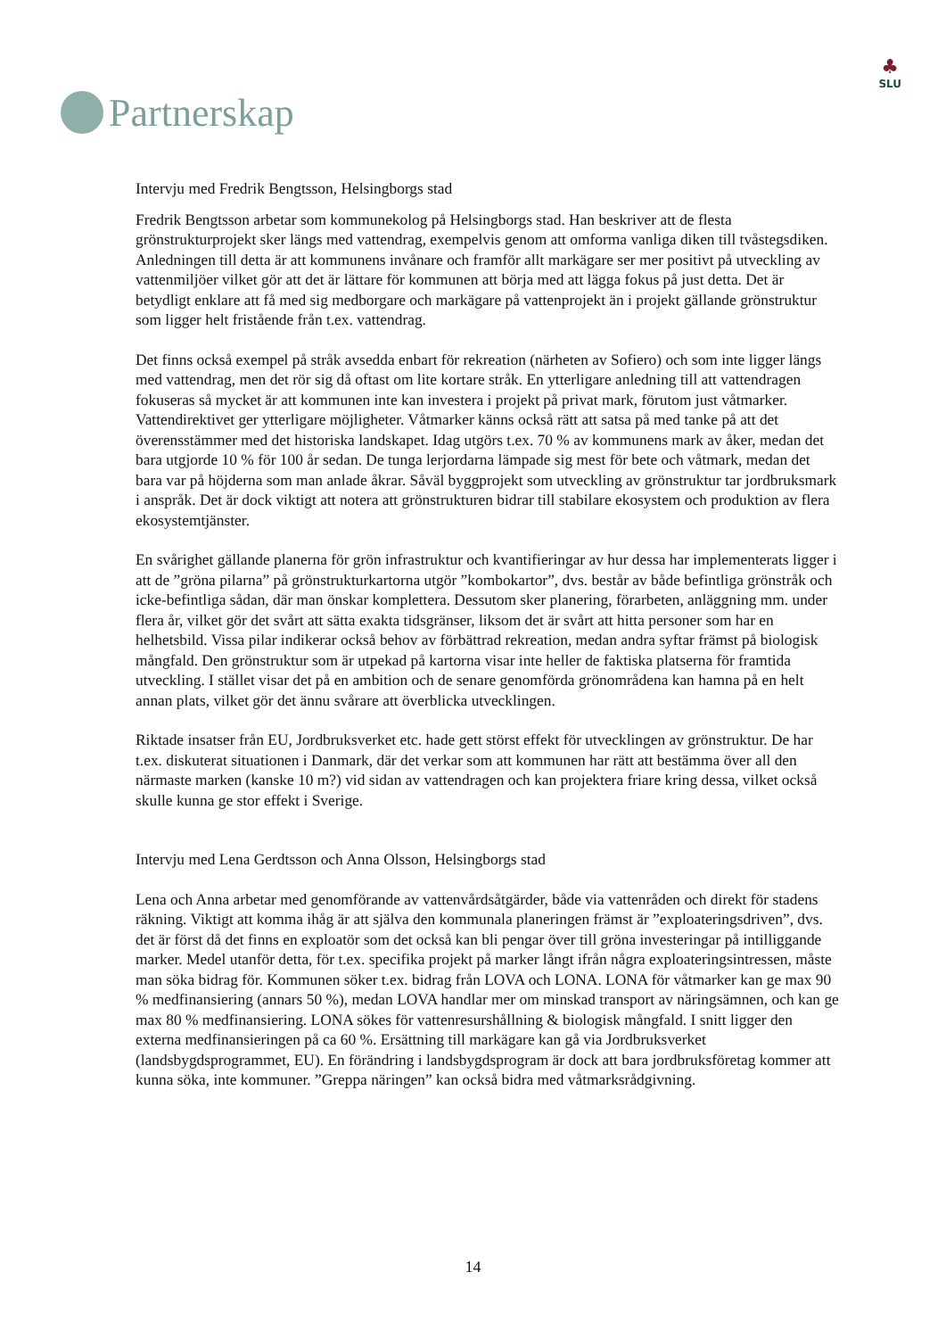Partnerskap
♣
SLU
Intervju med Fredrik Bengtsson, Helsingborgs stad
Fredrik Bengtsson arbetar som kommunekolog på Helsingborgs stad. Han beskriver att de flesta grönstrukturprojekt sker längs med vattendrag, exempelvis genom att omforma vanliga diken till tvåstegsdiken. Anledningen till detta är att kommunens invånare och framför allt markägare ser mer positivt på utveckling av vattenmiljöer vilket gör att det är lättare för kommunen att börja med att lägga fokus på just detta. Det är betydligt enklare att få med sig medborgare och markägare på vattenprojekt än i projekt gällande grönstruktur som ligger helt fristående från t.ex. vattendrag.
Det finns också exempel på stråk avsedda enbart för rekreation (närheten av Sofiero) och som inte ligger längs med vattendrag, men det rör sig då oftast om lite kortare stråk. En ytterligare anledning till att vattendragen fokuseras så mycket är att kommunen inte kan investera i projekt på privat mark, förutom just våtmarker. Vattendirektivet ger ytterligare möjligheter. Våtmarker känns också rätt att satsa på med tanke på att det överensstämmer med det historiska landskapet. Idag utgörs t.ex. 70 % av kommunens mark av åker, medan det bara utgjorde 10 % för 100 år sedan. De tunga lerjordarna lämpade sig mest för bete och våtmark, medan det bara var på höjderna som man anlade åkrar. Såväl byggprojekt som utveckling av grönstruktur tar jordbruksmark i anspråk. Det är dock viktigt att notera att grönstrukturen bidrar till stabilare ekosystem och produktion av flera ekosystemtjänster.
En svårighet gällande planerna för grön infrastruktur och kvantifieringar av hur dessa har implementerats ligger i att de ”gröna pilarna” på grönstrukturkartorna utgör ”kombokartor”, dvs. består av både befintliga grönstråk och icke-befintliga sådan, där man önskar komplettera. Dessutom sker planering, förarbeten, anläggning mm. under flera år, vilket gör det svårt att sätta exakta tidsgränser, liksom det är svårt att hitta personer som har en helhetsbild. Vissa pilar indikerar också behov av förbättrad rekreation, medan andra syftar främst på biologisk mångfald. Den grönstruktur som är utpekad på kartorna visar inte heller de faktiska platserna för framtida utveckling. I stället visar det på en ambition och de senare genomförda grönområdena kan hamna på en helt annan plats, vilket gör det ännu svårare att överblicka utvecklingen.
Riktade insatser från EU, Jordbruksverket etc. hade gett störst effekt för utvecklingen av grönstruktur. De har t.ex. diskuterat situationen i Danmark, där det verkar som att kommunen har rätt att bestämma över all den närmaste marken (kanske 10 m?) vid sidan av vattendragen och kan projektera friare kring dessa, vilket också skulle kunna ge stor effekt i Sverige.
Intervju med Lena Gerdtsson och Anna Olsson, Helsingborgs stad
Lena och Anna arbetar med genomförande av vattenvårdsåtgärder, både via vattenråden och direkt för stadens räkning. Viktigt att komma ihåg är att själva den kommunala planeringen främst är ”exploateringsdriven”, dvs. det är först då det finns en exploatör som det också kan bli pengar över till gröna investeringar på intilliggande marker. Medel utanför detta, för t.ex. specifika projekt på marker långt ifrån några exploateringsintressen, måste man söka bidrag för. Kommunen söker t.ex. bidrag från LOVA och LONA. LONA för våtmarker kan ge max 90 % medfinansiering (annars 50 %), medan LOVA handlar mer om minskad transport av näringsämnen, och kan ge max 80 % medfinansiering. LONA sökes för vattenresurshållning & biologisk mångfald. I snitt ligger den externa medfinansieringen på ca 60 %. Ersättning till markägare kan gå via Jordbruksverket (landsbygdsprogrammet, EU). En förändring i landsbygdsprogram är dock att bara jordbruksföretag kommer att kunna söka, inte kommuner. ”Greppa näringen” kan också bidra med våtmarksrådgivning.
14